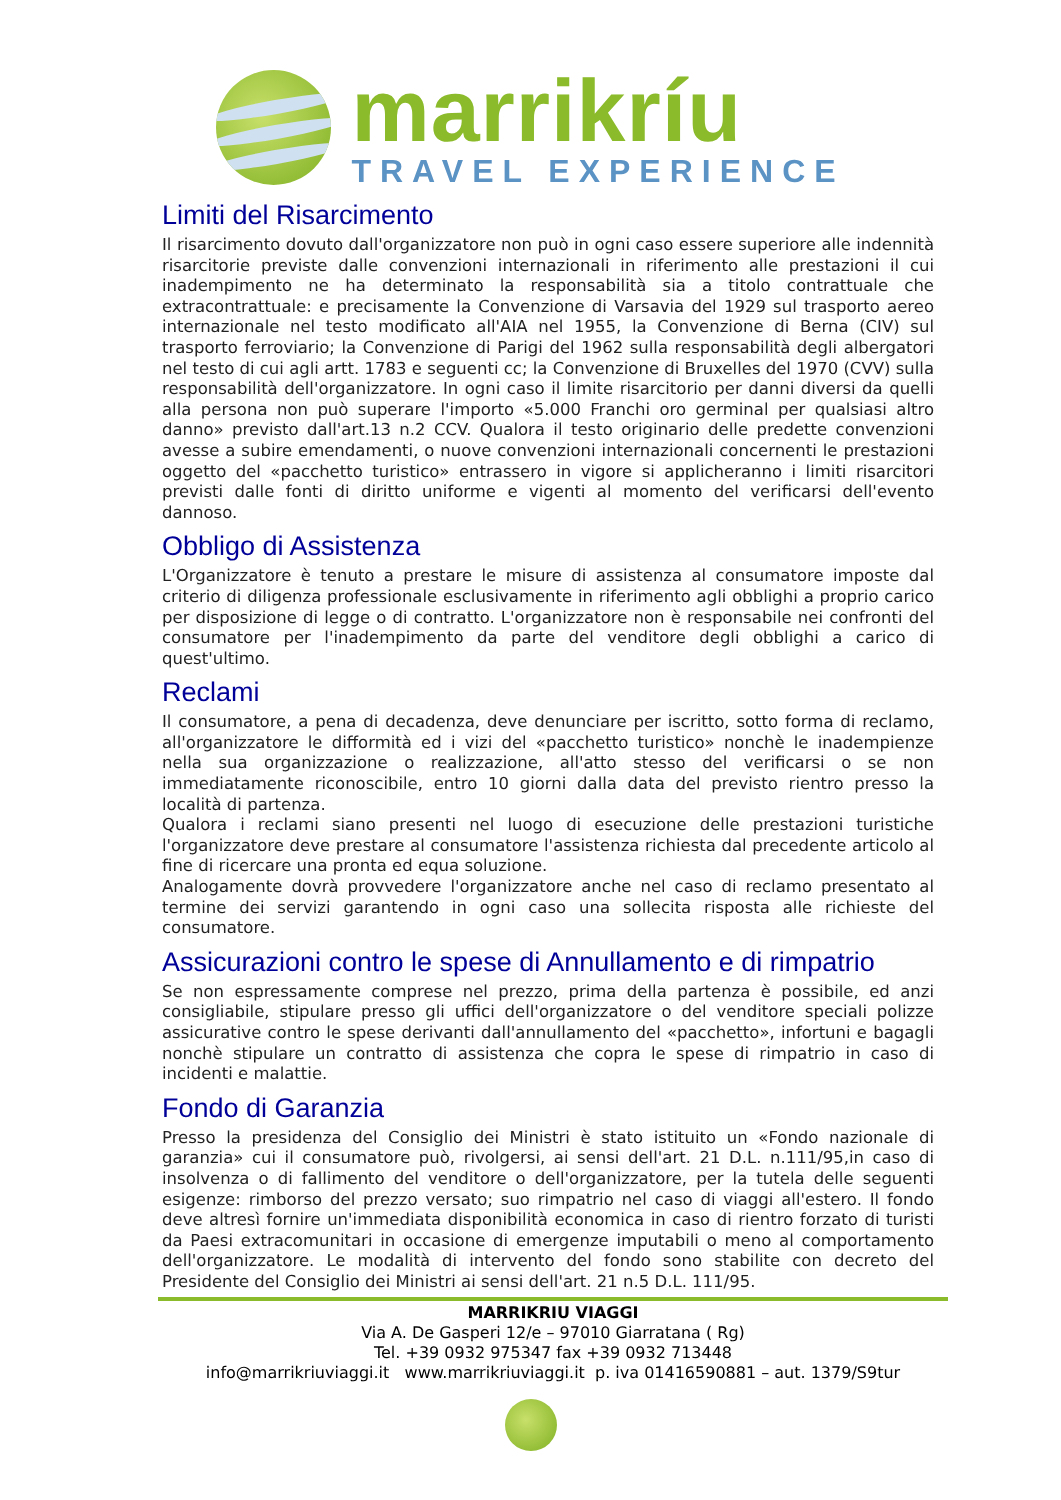marrikríu
TRAVEL EXPERIENCE
Limiti del Risarcimento
Il risarcimento dovuto dall'organizzatore non può in ogni caso essere superiore alle indennità risarcitorie previste dalle convenzioni internazionali in riferimento alle prestazioni il cui inadempimento ne ha determinato la responsabilità sia a titolo contrattuale che extracontrattuale: e precisamente la Convenzione di Varsavia del 1929 sul trasporto aereo internazionale nel testo modificato all'AIA nel 1955, la Convenzione di Berna (CIV) sul trasporto ferroviario; la Convenzione di Parigi del 1962 sulla responsabilità degli albergatori nel testo di cui agli artt. 1783 e seguenti cc; la Convenzione di Bruxelles del 1970 (CVV) sulla responsabilità dell'organizzatore. In ogni caso il limite risarcitorio per danni diversi da quelli alla persona non può superare l'importo «5.000 Franchi oro germinal per qualsiasi altro danno» previsto dall'art.13 n.2 CCV. Qualora il testo originario delle predette convenzioni avesse a subire emendamenti, o nuove convenzioni internazionali concernenti le prestazioni oggetto del «pacchetto turistico» entrassero in vigore si applicheranno i limiti risarcitori previsti dalle fonti di diritto uniforme e vigenti al momento del verificarsi dell'evento dannoso.
Obbligo di Assistenza
L'Organizzatore è tenuto a prestare le misure di assistenza al consumatore imposte dal criterio di diligenza professionale esclusivamente in riferimento agli obblighi a proprio carico per disposizione di legge o di contratto. L'organizzatore non è responsabile nei confronti del consumatore per l'inadempimento da parte del venditore degli obblighi a carico di quest'ultimo.
Reclami
Il consumatore, a pena di decadenza, deve denunciare per iscritto, sotto forma di reclamo, all'organizzatore le difformità ed i vizi del «pacchetto turistico» nonchè le inadempienze nella sua organizzazione o realizzazione, all'atto stesso del verificarsi o se non immediatamente riconoscibile, entro 10 giorni dalla data del previsto rientro presso la località di partenza.
Qualora i reclami siano presenti nel luogo di esecuzione delle prestazioni turistiche l'organizzatore deve prestare al consumatore l'assistenza richiesta dal precedente articolo al fine di ricercare una pronta ed equa soluzione.
Analogamente dovrà provvedere l'organizzatore anche nel caso di reclamo presentato al termine dei servizi garantendo in ogni caso una sollecita risposta alle richieste del consumatore.
Assicurazioni contro le spese di Annullamento e di rimpatrio
Se non espressamente comprese nel prezzo, prima della partenza è possibile, ed anzi consigliabile, stipulare presso gli uffici dell'organizzatore o del venditore speciali polizze assicurative contro le spese derivanti dall'annullamento del «pacchetto», infortuni e bagagli nonchè stipulare un contratto di assistenza che copra le spese di rimpatrio in caso di incidenti e malattie.
Fondo di Garanzia
Presso la presidenza del Consiglio dei Ministri è stato istituito un «Fondo nazionale di garanzia» cui il consumatore può, rivolgersi, ai sensi dell'art. 21 D.L. n.111/95,in caso di insolvenza o di fallimento del venditore o dell'organizzatore, per la tutela delle seguenti esigenze: rimborso del prezzo versato; suo rimpatrio nel caso di viaggi all'estero. Il fondo deve altresì fornire un'immediata disponibilità economica in caso di rientro forzato di turisti da Paesi extracomunitari in occasione di emergenze imputabili o meno al comportamento dell'organizzatore. Le modalità di intervento del fondo sono stabilite con decreto del Presidente del Consiglio dei Ministri ai sensi dell'art. 21 n.5 D.L. 111/95.
MARRIKRIU VIAGGI
Via A. De Gasperi 12/e – 97010 Giarratana ( Rg)
Tel. +39 0932 975347 fax +39 0932 713448
info@marrikriuviaggi.it www.marrikriuviaggi.it p. iva 01416590881 – aut. 1379/S9tur